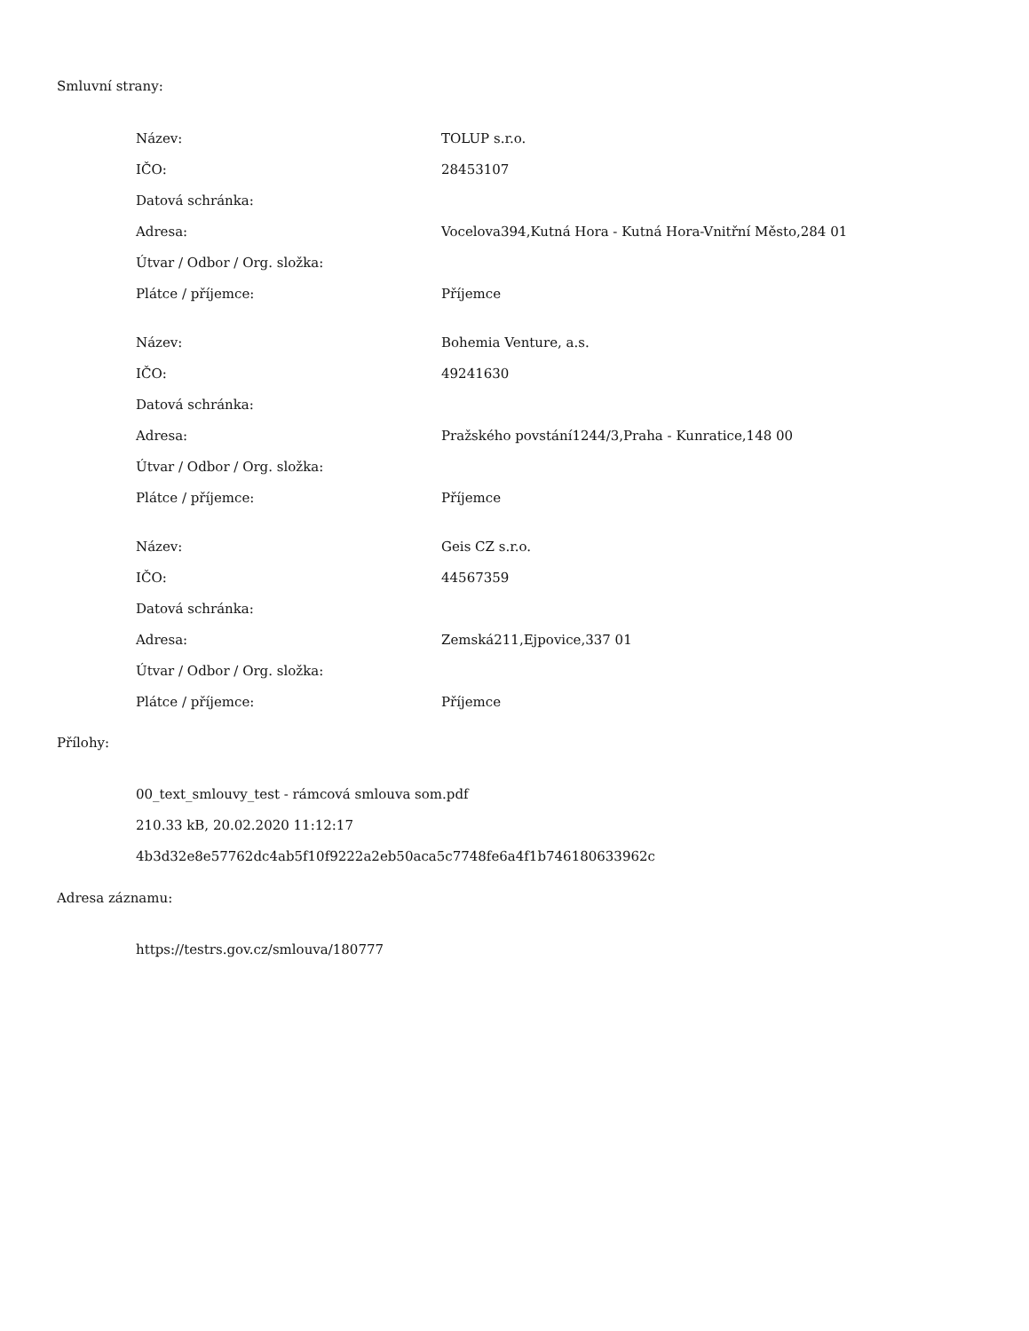Smluvní strany:
| Název: | TOLUP s.r.o. |
| IČO: | 28453107 |
| Datová schránka: | |
| Adresa: | Vocelova394,Kutná Hora - Kutná Hora-Vnitřní Město,284 01 |
| Útvar / Odbor / Org. složka: | |
| Plátce / příjemce: | Příjemce |
| Název: | Bohemia Venture, a.s. |
| IČO: | 49241630 |
| Datová schránka: | |
| Adresa: | Pražského povstání1244/3,Praha - Kunratice,148 00 |
| Útvar / Odbor / Org. složka: | |
| Plátce / příjemce: | Příjemce |
| Název: | Geis CZ s.r.o. |
| IČO: | 44567359 |
| Datová schránka: | |
| Adresa: | Zemská211,Ejpovice,337 01 |
| Útvar / Odbor / Org. složka: | |
| Plátce / příjemce: | Příjemce |
Přílohy:
00_text_smlouvy_test - rámcová smlouva som.pdf
210.33 kB, 20.02.2020 11:12:17
4b3d32e8e57762dc4ab5f10f9222a2eb50aca5c7748fe6a4f1b746180633962c
Adresa záznamu:
https://testrs.gov.cz/smlouva/180777